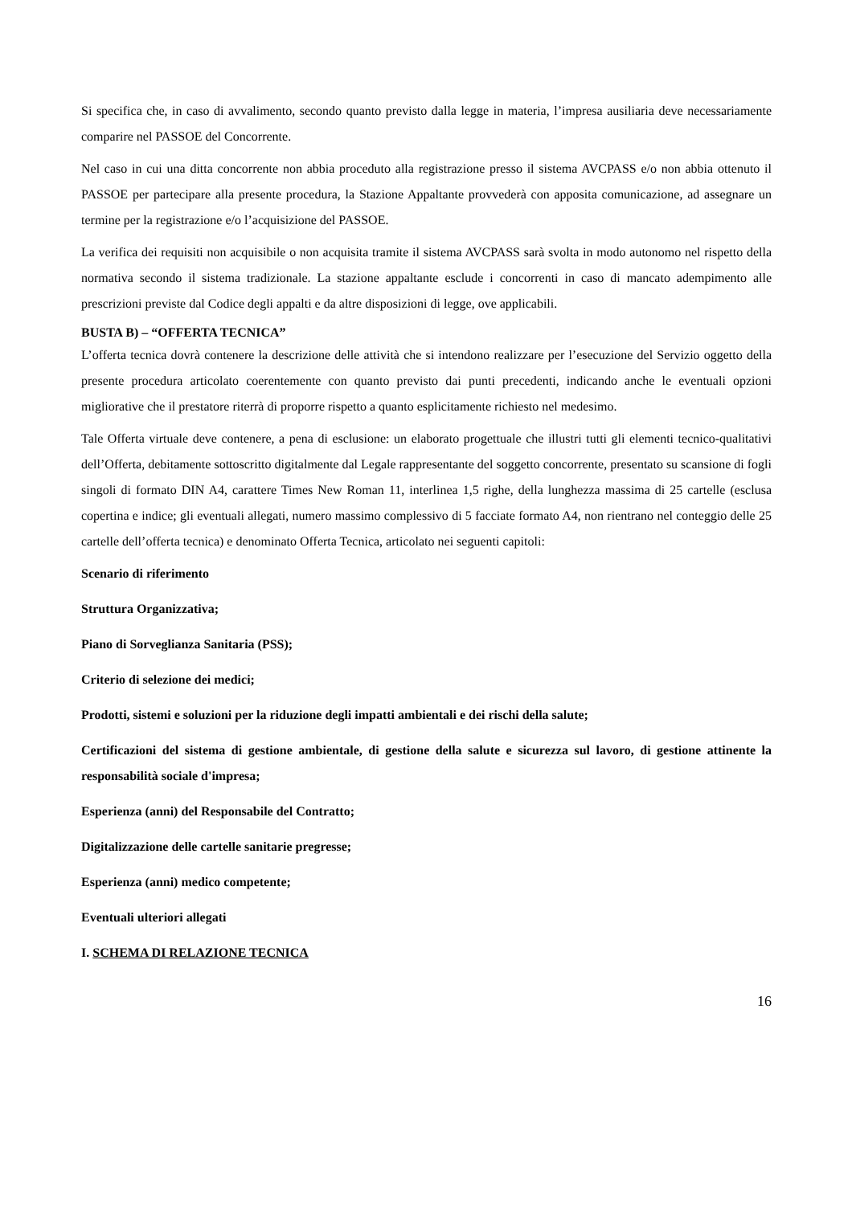Si specifica che, in caso di avvalimento, secondo quanto previsto dalla legge in materia, l’impresa ausiliaria deve necessariamente comparire nel PASSOE del Concorrente.
Nel caso in cui una ditta concorrente non abbia proceduto alla registrazione presso il sistema AVCPASS e/o non abbia ottenuto il PASSOE per partecipare alla presente procedura, la Stazione Appaltante provvederà con apposita comunicazione, ad assegnare un termine per la registrazione e/o l’acquisizione del PASSOE.
La verifica dei requisiti non acquisibile o non acquisita tramite il sistema AVCPASS sarà svolta in modo autonomo nel rispetto della normativa secondo il sistema tradizionale. La stazione appaltante esclude i concorrenti in caso di mancato adempimento alle prescrizioni previste dal Codice degli appalti e da altre disposizioni di legge, ove applicabili.
BUSTA B) – “OFFERTA TECNICA”
L’offerta tecnica dovrà contenere la descrizione delle attività che si intendono realizzare per l’esecuzione del Servizio oggetto della presente procedura articolato coerentemente con quanto previsto dai punti precedenti, indicando anche le eventuali opzioni migliorative che il prestatore riterrà di proporre rispetto a quanto esplicitamente richiesto nel medesimo.
Tale Offerta virtuale deve contenere, a pena di esclusione: un elaborato progettuale che illustri tutti gli elementi tecnico-qualitativi dell’Offerta, debitamente sottoscritto digitalmente dal Legale rappresentante del soggetto concorrente, presentato su scansione di fogli singoli di formato DIN A4, carattere Times New Roman 11, interlinea 1,5 righe, della lunghezza massima di 25 cartelle (esclusa copertina e indice; gli eventuali allegati, numero massimo complessivo di 5 facciate formato A4, non rientrano nel conteggio delle 25 cartelle dell’offerta tecnica) e denominato Offerta Tecnica, articolato nei seguenti capitoli:
Scenario di riferimento
Struttura Organizzativa;
Piano di Sorveglianza Sanitaria (PSS);
Criterio di selezione dei medici;
Prodotti, sistemi e soluzioni per la riduzione degli impatti ambientali e dei rischi della salute;
Certificazioni del sistema di gestione ambientale, di gestione della salute e sicurezza sul lavoro, di gestione attinente la responsabilità sociale d'impresa;
Esperienza (anni) del Responsabile del Contratto;
Digitalizzazione delle cartelle sanitarie pregresse;
Esperienza (anni) medico competente;
Eventuali ulteriori allegati
I. SCHEMA DI RELAZIONE TECNICA
16